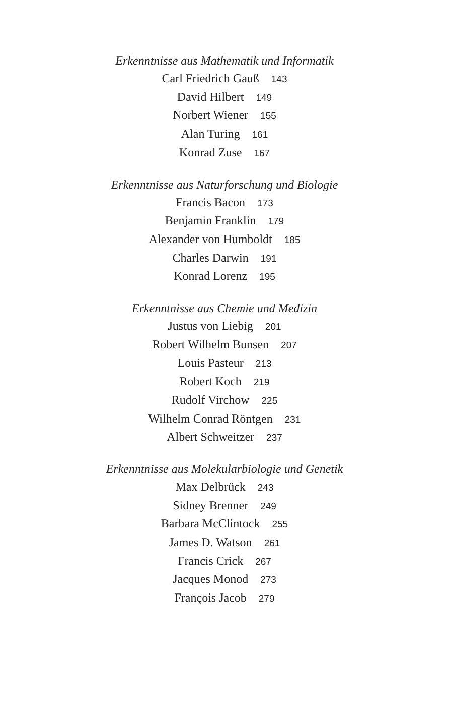Erkenntnisse aus Mathematik und Informatik
Carl Friedrich Gauß 143
David Hilbert 149
Norbert Wiener 155
Alan Turing 161
Konrad Zuse 167
Erkenntnisse aus Naturforschung und Biologie
Francis Bacon 173
Benjamin Franklin 179
Alexander von Humboldt 185
Charles Darwin 191
Konrad Lorenz 195
Erkenntnisse aus Chemie und Medizin
Justus von Liebig 201
Robert Wilhelm Bunsen 207
Louis Pasteur 213
Robert Koch 219
Rudolf Virchow 225
Wilhelm Conrad Röntgen 231
Albert Schweitzer 237
Erkenntnisse aus Molekularbiologie und Genetik
Max Delbrück 243
Sidney Brenner 249
Barbara McClintock 255
James D. Watson 261
Francis Crick 267
Jacques Monod 273
François Jacob 279